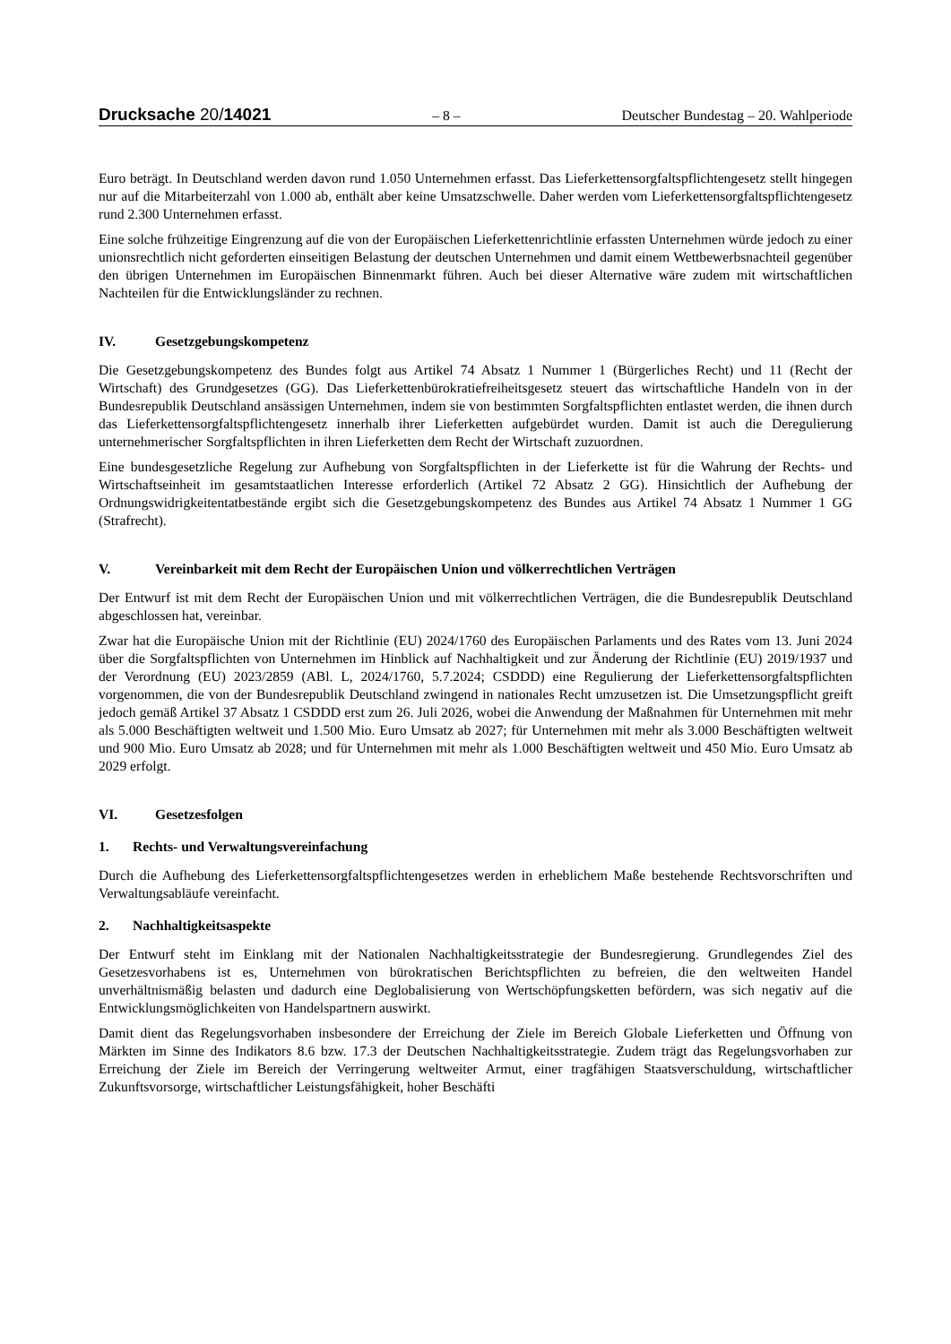Drucksache 20/14021
– 8 – Deutscher Bundestag – 20. Wahlperiode
Euro beträgt. In Deutschland werden davon rund 1.050 Unternehmen erfasst. Das Lieferkettensorgfaltspflichten­gesetz stellt hingegen nur auf die Mitarbeiterzahl von 1.000 ab, enthält aber keine Umsatzschwelle. Daher werden vom Lieferkettensorgfaltspflichtengesetz rund 2.300 Unternehmen erfasst.
Eine solche frühzeitige Eingrenzung auf die von der Europäischen Lieferkettenrichtlinie erfassten Unternehmen würde jedoch zu einer unionsrechtlich nicht geforderten einseitigen Belastung der deutschen Unternehmen und damit einem Wettbewerbsnachteil gegenüber den übrigen Unternehmen im Europäischen Binnenmarkt führen. Auch bei dieser Alternative wäre zudem mit wirtschaftlichen Nachteilen für die Entwicklungsländer zu rechnen.
IV. Gesetzgebungskompetenz
Die Gesetzgebungskompetenz des Bundes folgt aus Artikel 74 Absatz 1 Nummer 1 (Bürgerliches Recht) und 11 (Recht der Wirtschaft) des Grundgesetzes (GG). Das Lieferkettenbürokratiefreiheitsgesetz steuert das wirtschaft­liche Handeln von in der Bundesrepublik Deutschland ansässigen Unternehmen, indem sie von bestimmten Sorg­faltspflichten entlastet werden, die ihnen durch das Lieferkettensorgfaltspflichtengesetz innerhalb ihrer Lieferket­ten aufgebürdet wurden. Damit ist auch die Deregulierung unternehmerischer Sorgfaltspflichten in ihren Liefer­ketten dem Recht der Wirtschaft zuzuordnen.
Eine bundesgesetzliche Regelung zur Aufhebung von Sorgfaltspflichten in der Lieferkette ist für die Wahrung der Rechts- und Wirtschaftseinheit im gesamtstaatlichen Interesse erforderlich (Artikel 72 Absatz 2 GG). Hin­sichtlich der Aufhebung der Ordnungswidrigkeitentatbestände ergibt sich die Gesetzgebungskompetenz des Bun­des aus Artikel 74 Absatz 1 Nummer 1 GG (Strafrecht).
V. Vereinbarkeit mit dem Recht der Europäischen Union und völkerrechtlichen Verträgen
Der Entwurf ist mit dem Recht der Europäischen Union und mit völkerrechtlichen Verträgen, die die Bundesre­publik Deutschland abgeschlossen hat, vereinbar.
Zwar hat die Europäische Union mit der Richtlinie (EU) 2024/1760 des Europäischen Parlaments und des Rates vom 13. Juni 2024 über die Sorgfaltspflichten von Unternehmen im Hinblick auf Nachhaltigkeit und zur Ände­rung der Richtlinie (EU) 2019/1937 und der Verordnung (EU) 2023/2859 (ABl. L, 2024/1760, 5.7.2024; CSDDD) eine Regulierung der Lieferkettensorgfaltspflichten vorgenommen, die von der Bundesrepublik Deutschland zwingend in nationales Recht umzusetzen ist. Die Umsetzungspflicht greift jedoch gemäß Artikel 37 Absatz 1 CSDDD erst zum 26. Juli 2026, wobei die Anwendung der Maßnahmen für Unternehmen mit mehr als 5.000 Beschäftigten weltweit und 1.500 Mio. Euro Umsatz ab 2027; für Unternehmen mit mehr als 3.000 Beschäftigten weltweit und 900 Mio. Euro Umsatz ab 2028; und für Unternehmen mit mehr als 1.000 Beschäftigten weltweit und 450 Mio. Euro Umsatz ab 2029 erfolgt.
VI. Gesetzesfolgen
1. Rechts- und Verwaltungsvereinfachung
Durch die Aufhebung des Lieferkettensorgfaltspflichtengesetzes werden in erheblichem Maße bestehende Rechts­vorschriften und Verwaltungsabläufe vereinfacht.
2. Nachhaltigkeitsaspekte
Der Entwurf steht im Einklang mit der Nationalen Nachhaltigkeitsstrategie der Bundesregierung. Grundlegendes Ziel des Gesetzesvorhabens ist es, Unternehmen von bürokratischen Berichtspflichten zu befreien, die den welt­weiten Handel unverhältnismäßig belasten und dadurch eine Deglobalisierung von Wertschöpfungsketten beför­dern, was sich negativ auf die Entwicklungsmöglichkeiten von Handelspartnern auswirkt.
Damit dient das Regelungsvorhaben insbesondere der Erreichung der Ziele im Bereich Globale Lieferketten und Öffnung von Märkten im Sinne des Indikators 8.6 bzw. 17.3 der Deutschen Nachhaltigkeitsstrategie. Zudem trägt das Regelungsvorhaben zur Erreichung der Ziele im Bereich der Verringerung weltweiter Armut, einer tragfähi­gen Staatsverschuldung, wirtschaftlicher Zukunftsvorsorge, wirtschaftlicher Leistungsfähigkeit, hoher Beschäfti­